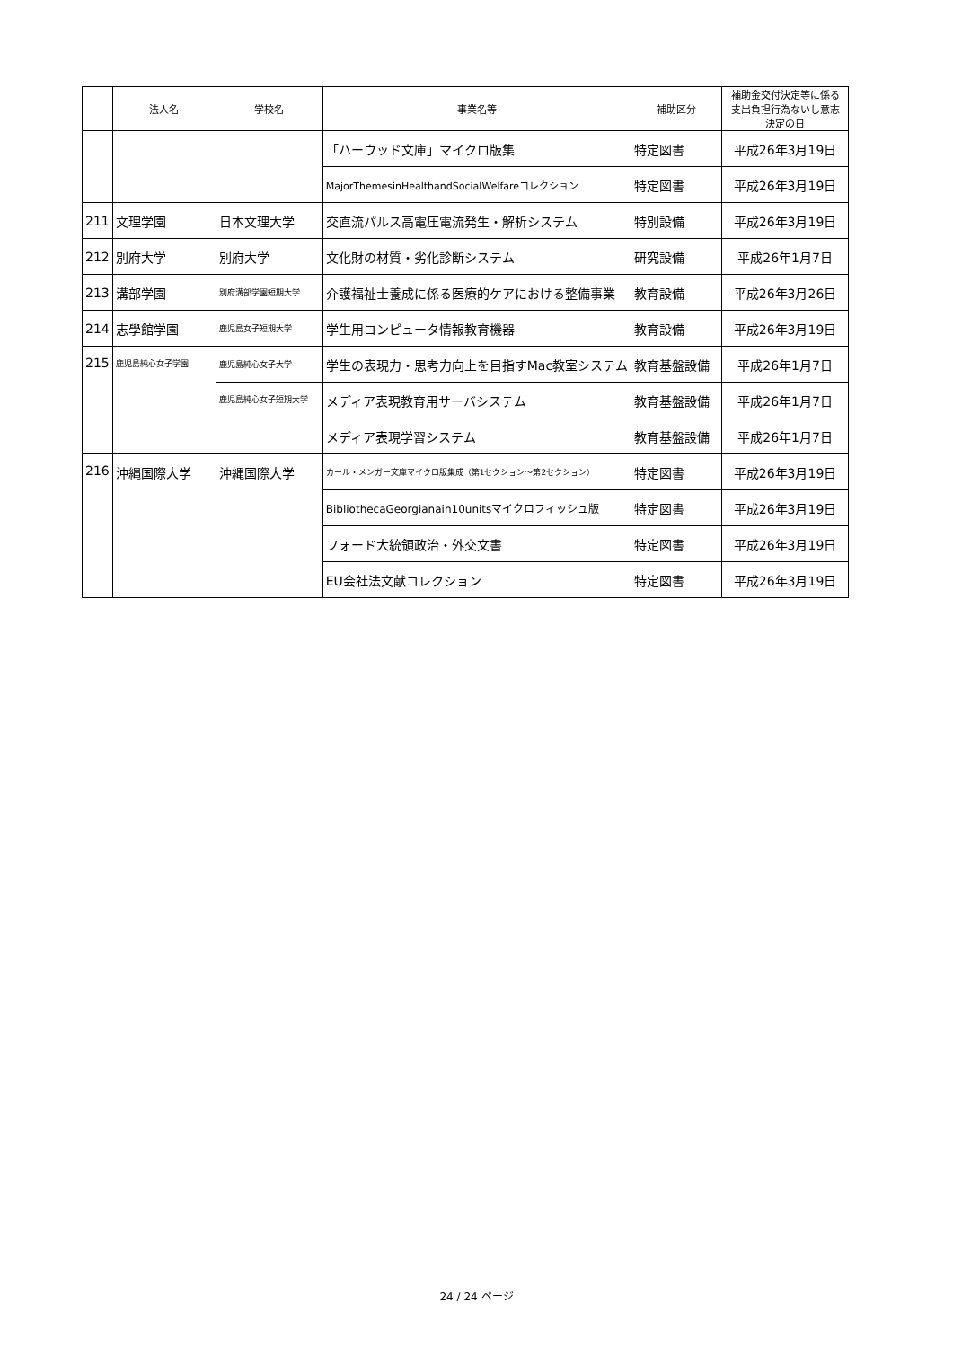| | 法人名 | 学校名 | 事業名等 | 補助区分 | 補助金交付決定等に係る 支出負担行為ないし意志 決定の日 |
| --- | --- | --- | --- | --- | --- |
| | | | 「ハーウッド文庫」マイクロ版集 | 特定図書 | 平成26年3月19日 |
| | | | MajorThemesinHealthandSocialWelfareコレクション | 特定図書 | 平成26年3月19日 |
| 211 | 文理学園 | 日本文理大学 | 交直流パルス高電圧電流発生・解析システム | 特別設備 | 平成26年3月19日 |
| 212 | 別府大学 | 別府大学 | 文化財の材質・劣化診断システム | 研究設備 | 平成26年1月7日 |
| 213 | 溝部学園 | 別府溝部学園短期大学 | 介護福祉士養成に係る医療的ケアにおける整備事業 | 教育設備 | 平成26年3月26日 |
| 214 | 志學館学園 | 鹿児島女子短期大学 | 学生用コンピュータ情報教育機器 | 教育設備 | 平成26年3月19日 |
| 215 | 鹿児島純心女子学園 | 鹿児島純心女子大学 | 学生の表現力・思考力向上を目指すMac教室システム | 教育基盤設備 | 平成26年1月7日 |
| | | 鹿児島純心女子短期大学 | メディア表現教育用サーバシステム | 教育基盤設備 | 平成26年1月7日 |
| | | | メディア表現学習システム | 教育基盤設備 | 平成26年1月7日 |
| 216 | 沖縄国際大学 | 沖縄国際大学 | カール・メンガー文庫マイクロ版集成（第1セクション～第2セクション） | 特定図書 | 平成26年3月19日 |
| | | | BibliothecaGeorgianain10unitsマイクロフィッシュ版 | 特定図書 | 平成26年3月19日 |
| | | | フォード大統領政治・外交文書 | 特定図書 | 平成26年3月19日 |
| | | | EU会社法文献コレクション | 特定図書 | 平成26年3月19日 |
24 / 24 ページ